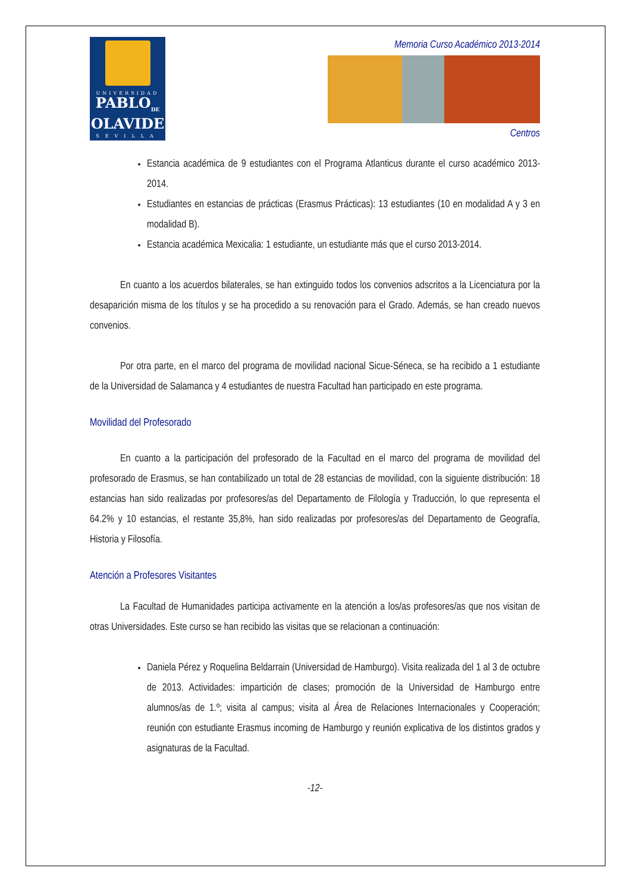UNIVERSIDAD
PABLO<sub>DE</sub>
OLAVIDE
SEVILLA
Memoria Curso Académico 2013-2014
Centros
Estancia académica de 9 estudiantes con el Programa Atlanticus durante el curso académico 2013-2014.
Estudiantes en estancias de prácticas (Erasmus Prácticas): 13 estudiantes (10 en modalidad A y 3 en modalidad B).
Estancia académica Mexicalia: 1 estudiante, un estudiante más que el curso 2013-2014.
En cuanto a los acuerdos bilaterales, se han extinguido todos los convenios adscritos a la Licenciatura por la desaparición misma de los títulos y se ha procedido a su renovación para el Grado. Además, se han creado nuevos convenios.
Por otra parte, en el marco del programa de movilidad nacional Sicue-Séneca, se ha recibido a 1 estudiante de la Universidad de Salamanca y 4 estudiantes de nuestra Facultad han participado en este programa.
Movilidad del Profesorado
En cuanto a la participación del profesorado de la Facultad en el marco del programa de movilidad del profesorado de Erasmus, se han contabilizado un total de 28 estancias de movilidad, con la siguiente distribución: 18 estancias han sido realizadas por profesores/as del Departamento de Filología y Traducción, lo que representa el 64.2% y 10 estancias, el restante 35,8%, han sido realizadas por profesores/as del Departamento de Geografía, Historia y Filosofía.
Atención a Profesores Visitantes
La Facultad de Humanidades participa activamente en la atención a los/as profesores/as que nos visitan de otras Universidades. Este curso se han recibido las visitas que se relacionan a continuación:
Daniela Pérez y Roquelina Beldarrain (Universidad de Hamburgo). Visita realizada del 1 al 3 de octubre de 2013. Actividades: impartición de clases; promoción de la Universidad de Hamburgo entre alumnos/as de 1.º; visita al campus; visita al Área de Relaciones Internacionales y Cooperación; reunión con estudiante Erasmus incoming de Hamburgo y reunión explicativa de los distintos grados y asignaturas de la Facultad.
-12-